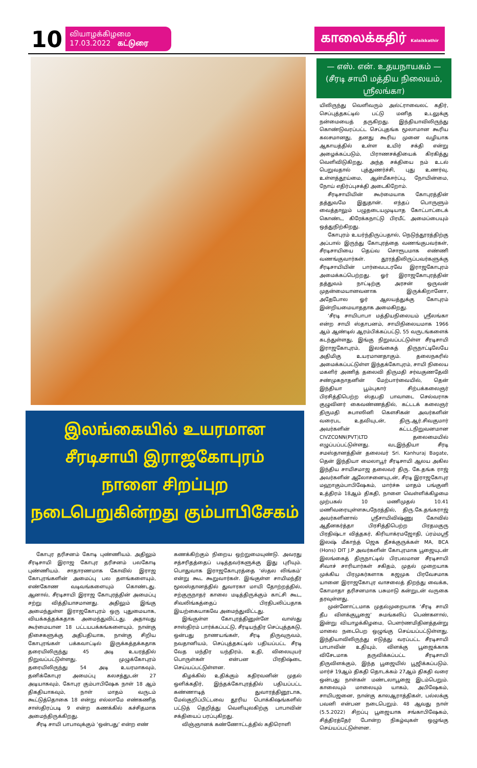10
வியாழக்கிழமை
17.03.2022 கட்டுரை
காலைக்கதிர் Kalaikkathir
இலங்கையில் உயரமான
சீரடிசாயி இராஜகோபுரம்
நாளை சிறப்புற
நடைபெறுகின்றது கும்பாபிசேகம்
— எஸ். என். உதயநாயகம் —
(சீரடி சாயி மத்திய நிலையம், ஸ்ரீலங்கா)
கோபுர தரிசனம் கோடி புண்ணியம். அதிலும் சீரடிசாயி இராஜ கோபுர தரிசனம் பலகோடி புண்ணியம். சாதாரணமாக கோவில் இராஜ கோபுரங்களின் அமைப்பு பல தளங்களையும், எண்கோண வடிவங்களையும் கொண்டது. ஆனால், சீரடிசாயி இராஜ கோபுரத்தின் அமைப்பு சற்று வித்தியாசமானது. அதிலும் இங்கு அமைந்துள்ள இராஜகோபுரம் ஒரு புதுமையாக, வியக்கத்தக்கதாக அமைந்துவிட்டது. அதாவது கூர்மையான 18 பட்டயபக்கங்களையும், நான்கு திசைகளுக்கு அதிபதியாக, நான்கு சிறிய கோபுரங்கள் பக்கவாட்டில் இருக்கத்தக்கதாக தரையிலிருந்து 45 அடி உயரத்தில் நிறுவப்பட்டுள்ளது. முழுக்கோபுரம் தரையிலிருந்து 54 அடி உயரமாகவும், தனிக்கோபுர அமைப்பு கலசத்துடன் 27 அடியாகவும், கோபுர கும்பாபிஷேக நாள் 18 ஆம் திகதியாகவும், நாள் மாதம் வருடம் கூட்டுத்தொகை 18 என்று எல்லாமே எண்கணித சாஸ்திரப்படி 9 என்ற கணக்கில் கச்சிதமாக அமைந்திருக்கிறது.
சீரடி சாயி பாபாவுக்கும் ‘ஒன்பது’ என்ற எண்
கணக்கிற்கும் நிறைய ஒற்றுமையுண்டு. அவரது சத்சரிதத்தைப் படித்தவர்களுக்கு இது புரியும். பொதுவாக இராஜகோபுரத்தை ‘ஸ்தல லிங்கம்’ என்று கூட கூறுவார்கள். இங்குள்ள சாயிமந்தீர் மூலஸ்தானத்தில் துவாரகா மாயி தோற்றத்தில், சற்குருநாதர் காலை மடித்திருக்கும் காட்சி கூட, சிவலிங்கத்தைப் பிரதிபலிப்பதாக இயற்கையாகவே அமைந்துவிட்டது.
இங்குள்ள கோபுரத்தினுள்ளே வாஸ்து சாஸ்திரம் பார்க்கப்பட்டு, சீரடியந்திர செப்புத்தகடு, ஒன்பது நாணயங்கள், சீரடி திருவுருவம், நவதானியம், செப்புத்தகட்டில் பதியப்பட்ட சீரடி வேத மந்திர யந்திரம், உதி, விலையுயர் பொருள்கள் என்பன பிரதிஷ்டை செய்யப்பட்டுள்ளன.
கிழக்கில் உதிக்கும் கதிரவனின் முதல் ஒளிக்கதிர், இந்தக்கோபுரத்தில் பதியப்பட்ட கண்ணாடித் துவாரத்தினூடாக, மேல்குறிப்பிட்டவை தூரிய பொக்கிஷங்களில் பட்டுத் தெறித்து வெளியுலகிற்கு பாபாவின் சக்தியைப் பரப்புகிறது.
விஞ்ஞானக் கண்ணோட்டத்தில் கதிரொளி
யிலிருந்து வெளிவரும் அல்ட்ராவைலட் கதிர், செப்புத்தகட்டில் பட்டு மனித உடலுக்கு நன்மையைத் தருகிறது. இந்தியாவிலிருந்து கொண்டுவரப்பட்ட செப்புதங்க மூலாமான கூரிய கலசமானது, தனது கூரிய முனை வழியாக ஆகாயத்தில் உள்ள உயிர் சக்தி என்று அழைக்கப்படும், பிராணசக்தியைக் கிரகித்து வெளிவிடுகிறது. அந்த சக்தியை நம் உடல் பெறுவதால் புத்துணர்ச்சி, புது உணர்வு, உள்ளத்தூய்மை, ஆன்மீகஈர்ப்பு, நோயின்மை, நோய் எதிர்ப்புசக்தி அடைகிறோம்.
சீரடிசாயியின் கூர்மையாக கோபுரத்தின் தத்துவமே இதுதான். எந்தப் பொருளும் வைத்தாலும் பழுதடையமுடியாத கோட்பாட்டைக் கொண்ட, கிரேக்கநாட்டு பிரமீட் அமைப்பையும் ஒத்துநிற்கிறது.
கோபுரம் உயர்ந்திருப்பதால், நெடுந்தூரத்திற்கு அப்பால் இருந்து கோபுரத்தை வணங்குபவர்கள், சீரடிசாயியை தெய்வ சொரூபமாக எண்ணி வணங்குவார்கள். தூரத்திலிருப்பவர்களுக்கு சீரடிசாயியின் பார்வைபடரவே இராஜகோபுரம் அமைக்கப்பெற்றது. ஓர் இராஜகோபுரத்தின் தத்துவம் நாட்டிற்கு அரசன் ஒருவன் முதன்மையானவனாக இருக்கிறானோ, அதேபோல ஓர் ஆலயத்துக்கு கோபுரம் இன்றியமையாததாக அமைகிறது.
‘சீரடி சாயிபாபா மத்தியநிலையம் ஸ்ரீலங்கா என்ற சாயி ஸ்தாபனம், சாயிநிலையமாக 1966 ஆம் ஆண்டில் ஆரம்பிக்கப்பட்டு, 55 வருடங்களைக் கடந்துள்ளது, இங்கு நிறுவப்பட்டுள்ள சீரடிசாயி இராஜகோபுரம், இலங்கைத் திருநாட்டிலேயே அதிமிகு உயரமானதாகும். தலைநகரில் அமைக்கப்பட்டுள்ள இந்தக்கோபுரம், சாயி நிலைய மகளிர் அணித் தலைவி திருமதி சர்வகுணதேவி சண்முகநாதனின் மேற்பார்வையில், தென் இந்தியா பூம்புகார் சிற்பக்கலைஞர் பிரசித்திபெற்ற ஸ்தபதி பாவாடை செல்வராசு குழுவினர் கைவண்ணத்தில், கட்டடக் கலைஞர் திருமதி சுபாஸினி கௌசிகன் அவர்களின் வரைபட உதவியுடன், திரு.ஆர்.சிவகுமார் அவர்களின் கட்டடநிறுவனமான CIVZCONN(PVT)LTD தலைமையில் எழுப்பப்பட்டுள்ளது. வடஇந்தியா சீரடி சமஸ்தானத்தின் தலைவர் Sri. Kanhuraj Bagate, தென் இந்தியா மைலாபூர் சீரடிசாயி ஆலய அகில இந்திய சாயிசமாஜ தலைவர் திரு. கே.தங்க ராஜ் அவர்களின் ஆலோசனையுடன், சீரடி இராஜகோபுர மஹாகும்பாபிஷேகம், மார்ச்சு மாதம் பங்குனி உத்திரம் 18ஆம் திகதி, நாளை வெள்ளிக்கிழமை முற்பகல் 10 மணிமுதல் 10.41 மணிவரையுள்ளசுபநேரத்தில், திரு.கே.தங்கராஜ் அவர்களினால் ஸ்ரீசாயிவிஷ்ணு கோவில் ஆதீனகர்த்தா பிரசித்திபெற்ற பிரதமகுரு பிரதிஷ்டா வித்தகர், கிரியாக்ரமஜோதி, ப்ரம்மஸ்ரீ இலஷ் மீகாந்த் ஜெக தீசக்குருக்கள் MA, BCA (Hons) DIT J.P அவர்களின் கோபுரமாக பூஜையுடன் இலங்கைத் திருநாட்டில் பிரபலமான சீரடிசாயி சிவாச் சாரியார்கள் சகிதம், முதல் முறையாக முக்கிய பிரமுகர்களாக கஜமுக பிரவேசமாக யானை இராஜகோபுர வாசலைத் திறந்து வைக்க, கோமாதா தரிசனமாக பசுமாடு கன்றுடன் வருகை தரவுள்ளது.
முன்னோட்டமாக முதல்முறையாக ‘சீரடி சாயி தீப விளக்குபூஜை’ சுமங்கலிப் பெண்களால், இன்று வியாழக்கிழமை, பௌர்ணமிதினத்தன்று மாலை நடைபெற ஒழுங்கு செய்யப்பட்டுள்ளது. இந்தியாவிலிருந்து எடுத்து வரப்பட்ட சீரடிசாயி பாபாவின் உதியும், விளக்கு பூஜைக்காக விசேடமாக தருவிக்கப்பட்ட சீரடிசாயி திருவிளக்கும், இந்த பூஜையில் பூஜிக்கப்படும். மார்ச் 19ஆம் திகதி தொடக்கம் 27ஆம் திகதி வரை ஒன்பது நாள்கள் மண்டலாபூஜை இடம்பெறும். காலையும் மாலையும் யாகம், அபிஷேகம், சாயிபஜனை, நான்கு காலஆராத்திகள், பல்லக்கு பவனி என்பன நடைபெறும். 48 ஆவது நாள் (5.5.2022) சிறப்பு பூஜையாக சங்காபிஷேகம், சித்திரத்தேர் போன்ற நிகழ்வுகள் ஒழுங்கு செய்யப்பட்டுள்ளன.